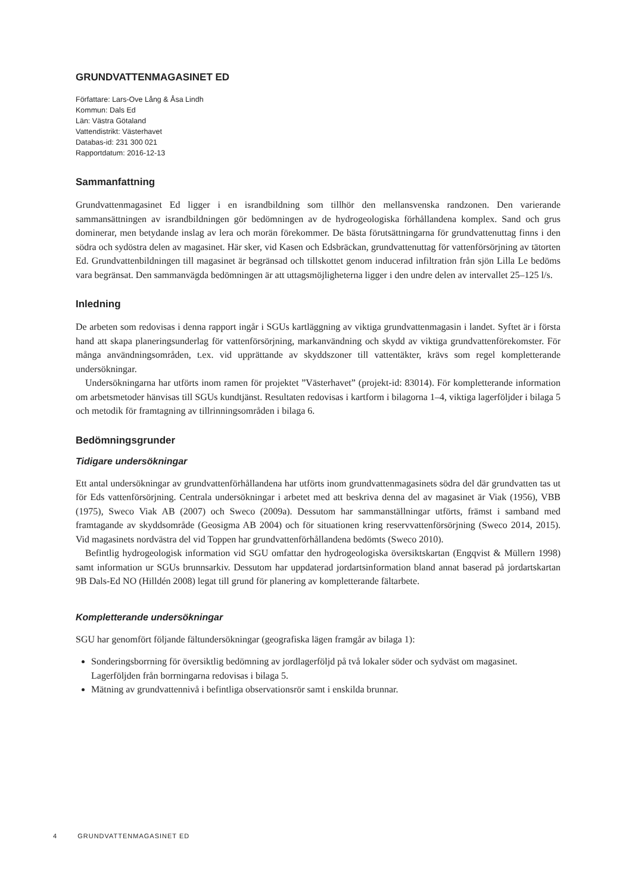GRUNDVATTENMAGASINET ED
Författare: Lars-Ove Lång & Åsa Lindh
Kommun: Dals Ed
Län: Västra Götaland
Vattendistrikt: Västerhavet
Databas-id: 231 300 021
Rapportdatum: 2016-12-13
Sammanfattning
Grundvattenmagasinet Ed ligger i en israndbildning som tillhör den mellansvenska randzonen. Den varierande sammansättningen av israndbildningen gör bedömningen av de hydrogeologiska förhållandena komplex. Sand och grus dominerar, men betydande inslag av lera och morän förekommer. De bästa förutsättningarna för grundvattenuttag finns i den södra och sydöstra delen av magasinet. Här sker, vid Kasen och Edsbräckan, grundvattenuttag för vattenförsörjning av tätorten Ed. Grundvattenbildningen till magasinet är begränsad och tillskottet genom inducerad infiltration från sjön Lilla Le bedöms vara begränsat. Den sammanvägda bedömningen är att uttagsmöjligheterna ligger i den undre delen av intervallet 25–125 l/s.
Inledning
De arbeten som redovisas i denna rapport ingår i SGUs kartläggning av viktiga grundvattenmagasin i landet. Syftet är i första hand att skapa planeringsunderlag för vattenförsörjning, markanvändning och skydd av viktiga grundvattenförekomster. För många användningsområden, t.ex. vid upprättande av skyddszoner till vattentäkter, krävs som regel kompletterande undersökningar.
Undersökningarna har utförts inom ramen för projektet ”Västerhavet” (projekt-id: 83014). För kompletterande information om arbetsmetoder hänvisas till SGUs kundtjänst. Resultaten redovisas i kartform i bilagorna 1–4, viktiga lagerföljder i bilaga 5 och metodik för framtagning av tillrinningsområden i bilaga 6.
Bedömningsgrunder
Tidigare undersökningar
Ett antal undersökningar av grundvattenförhållandena har utförts inom grundvattenmagasinets södra del där grundvatten tas ut för Eds vattenförsörjning. Centrala undersökningar i arbetet med att beskriva denna del av magasinet är Viak (1956), VBB (1975), Sweco Viak AB (2007) och Sweco (2009a). Dessutom har sammanställningar utförts, främst i samband med framtagande av skyddsområde (Geosigma AB 2004) och för situationen kring reservvattenförsörjning (Sweco 2014, 2015). Vid magasinets nordvästra del vid Toppen har grundvattenförhållandena bedömts (Sweco 2010).
Befintlig hydrogeologisk information vid SGU omfattar den hydrogeologiska översiktskartan (Engqvist & Müllern 1998) samt information ur SGUs brunnsarkiv. Dessutom har uppdaterad jordartsinformation bland annat baserad på jordartskartan 9B Dals-Ed NO (Hilldén 2008) legat till grund för planering av kompletterande fältarbete.
Kompletterande undersökningar
SGU har genomfört följande fältundersökningar (geografiska lägen framgår av bilaga 1):
Sonderingsborrning för översiktlig bedömning av jordlagerföljd på två lokaler söder och sydväst om magasinet. Lagerföljden från borrningarna redovisas i bilaga 5.
Mätning av grundvattennivå i befintliga observationsrör samt i enskilda brunnar.
4 GRUNDVATTENMAGASINET ED